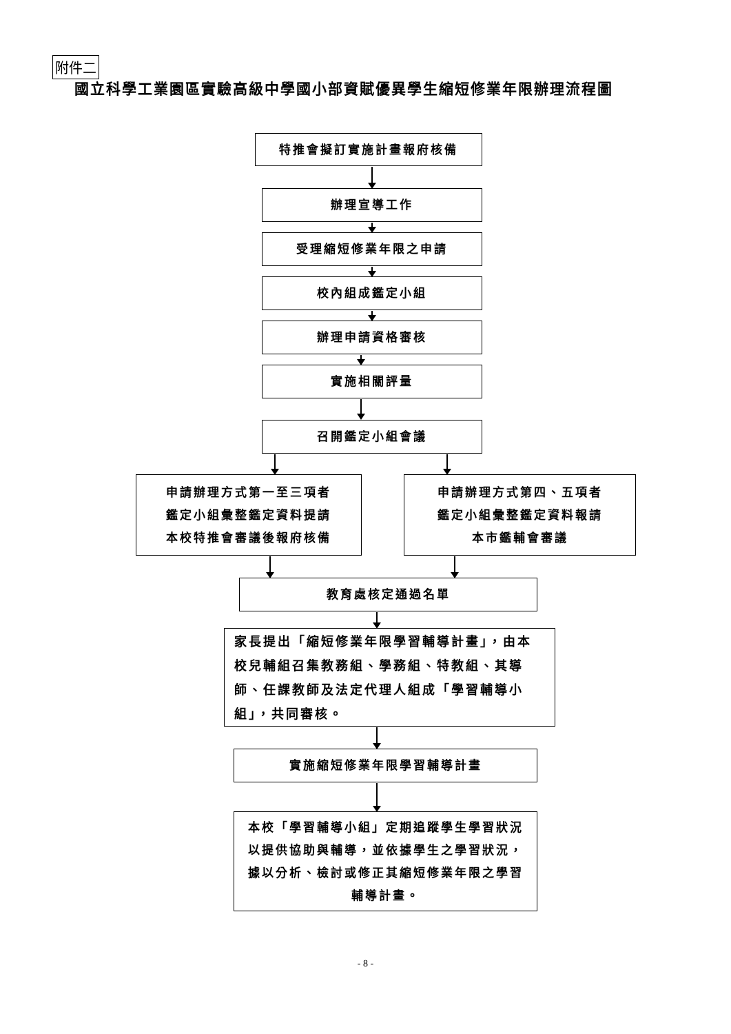附件二
國立科學工業園區實驗高級中學國小部資賦優異學生縮短修業年限辦理流程圖
特推會擬訂實施計畫報府核備
辦理宣導工作
受理縮短修業年限之申請
校內組成鑑定小組
辦理申請資格審核
實施相關評量
召開鑑定小組會議
申請辦理方式第一至三項者
鑑定小組彙整鑑定資料提請
本校特推會審議後報府核備
申請辦理方式第四、五項者
鑑定小組彙整鑑定資料報請
本市鑑輔會審議
教育處核定通過名單
家長提出「縮短修業年限學習輔導計畫」，由本校兒輔組召集教務組、學務組、特教組、其導師、任課教師及法定代理人組成「學習輔導小組」，共同審核。
實施縮短修業年限學習輔導計畫
本校「學習輔導小組」定期追蹤學生學習狀況以提供協助與輔導，並依據學生之學習狀況，據以分析、檢討或修正其縮短修業年限之學習輔導計畫。
- 8 -